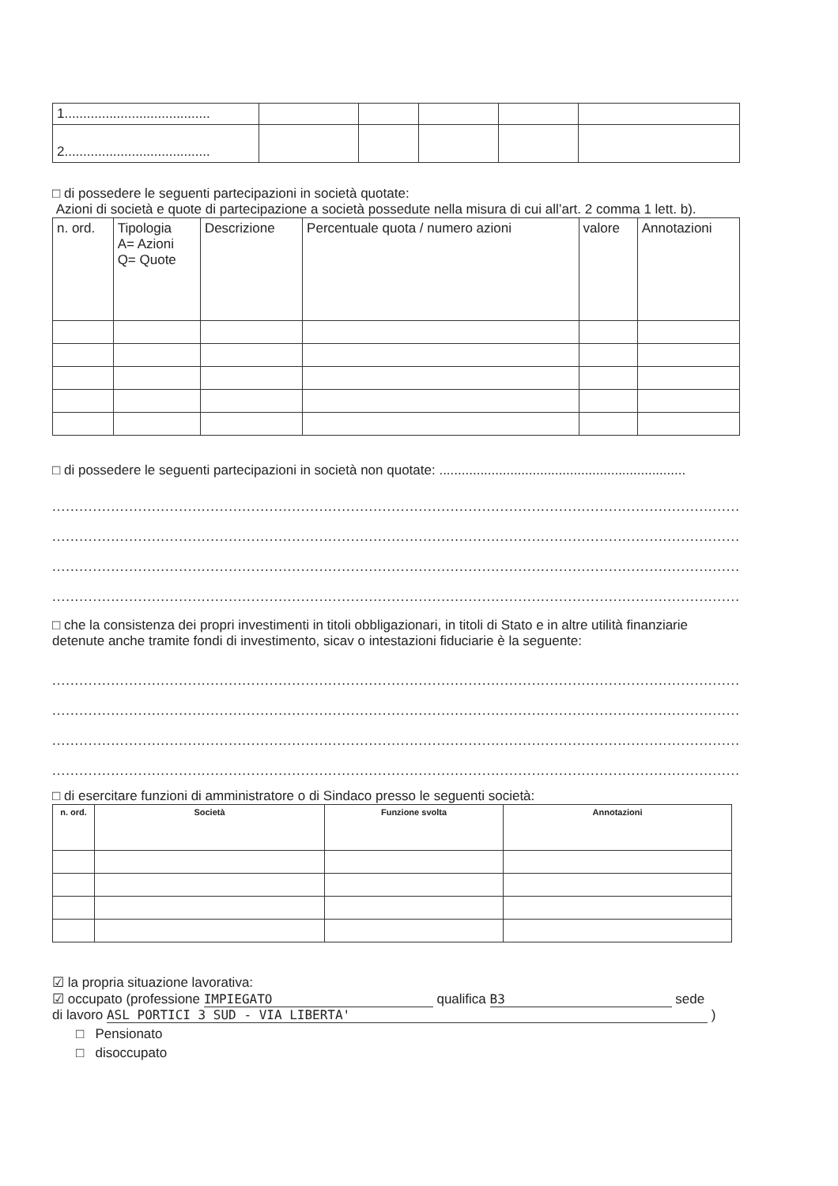| 1....................................... | | | | | |
| 2....................................... | | | | | |
□ di possedere le seguenti partecipazioni in società quotate:
Azioni di società e quote di partecipazione a società possedute nella misura di cui all’art. 2 comma 1 lett. b).
| n. ord. | Tipologia A= Azioni Q= Quote | Descrizione | Percentuale quota / numero azioni | valore | Annotazioni |
| --- | --- | --- | --- | --- | --- |
□ di possedere le seguenti partecipazioni in società non quotate: ..................................................................
..........................................................................................................................................................
..........................................................................................................................................................
..........................................................................................................................................................
..........................................................................................................................................................
□ che la consistenza dei propri investimenti in titoli obbligazionari, in titoli di Stato e in altre utilità finanziarie detenute anche tramite fondi di investimento, sicav o intestazioni fiduciarie è la seguente:
..........................................................................................................................................................
..........................................................................................................................................................
..........................................................................................................................................................
..........................................................................................................................................................
□ di esercitare funzioni di amministratore o di Sindaco presso le seguenti società:
| n. ord. | Società | Funzione svolta | Annotazioni |
| --- | --- | --- | --- |
☑ la propria situazione lavorativa:
☑ occupato (professione IMPIEGATO qualifica B3 sede
di lavoro ASL PORTICI 3 SUD - VIA LIBERTA' )
□ Pensionato
□ disoccupato